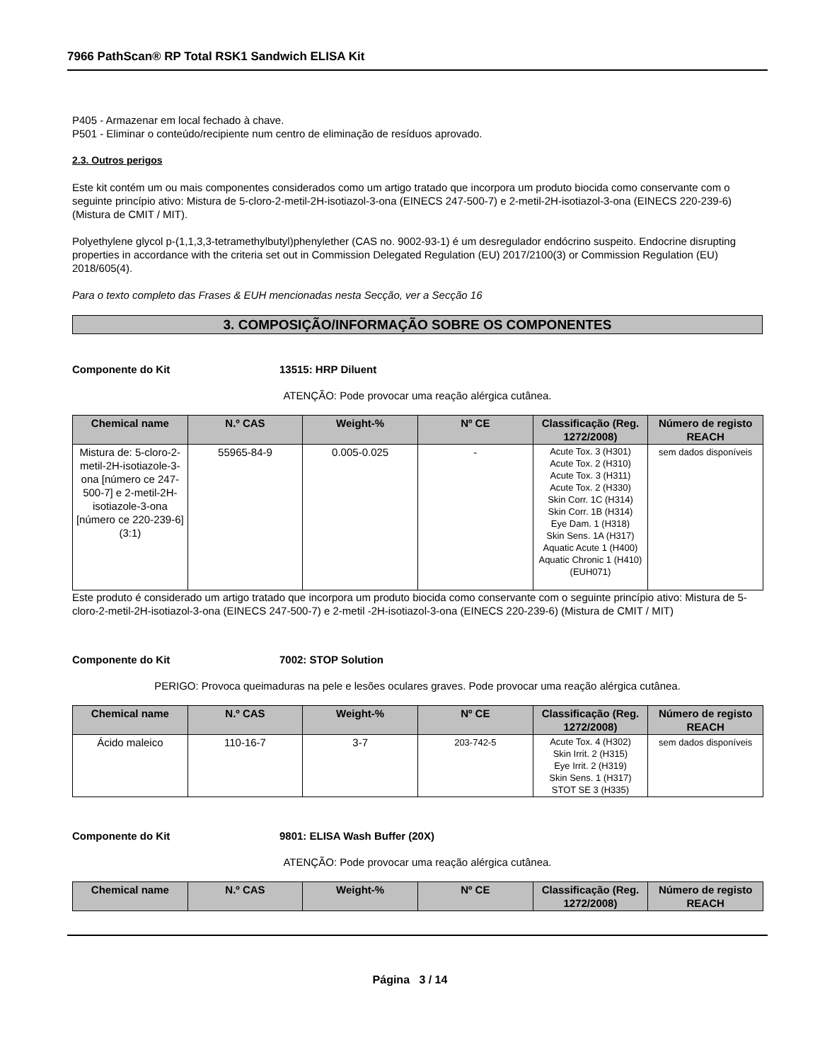7966 PathScan® RP Total RSK1 Sandwich ELISA Kit
P405 - Armazenar em local fechado à chave.
P501 - Eliminar o conteúdo/recipiente num centro de eliminação de resíduos aprovado.
2.3. Outros perigos
Este kit contém um ou mais componentes considerados como um artigo tratado que incorpora um produto biocida como conservante com o seguinte princípio ativo: Mistura de 5-cloro-2-metil-2H-isotiazol-3-ona (EINECS 247-500-7) e 2-metil-2H-isotiazol-3-ona (EINECS 220-239-6) (Mistura de CMIT / MIT).
Polyethylene glycol p-(1,1,3,3-tetramethylbutyl)phenylether (CAS no. 9002-93-1) é um desregulador endócrino suspeito. Endocrine disrupting properties in accordance with the criteria set out in Commission Delegated Regulation (EU) 2017/2100(3) or Commission Regulation (EU) 2018/605(4).
Para o texto completo das Frases & EUH mencionadas nesta Secção, ver a Secção 16
3. COMPOSIÇÃO/INFORMAÇÃO SOBRE OS COMPONENTES
Componente do Kit 13515: HRP Diluent
ATENÇÃO: Pode provocar uma reação alérgica cutânea.
| Chemical name | N.º CAS | Weight-% | Nº CE | Classificação (Reg. 1272/2008) | Número de registo REACH |
| --- | --- | --- | --- | --- | --- |
| Mistura de: 5-cloro-2-metil-2H-isotiazole-3-ona [número ce 247-500-7] e 2-metil-2H-isotiazole-3-ona [número ce 220-239-6] (3:1) | 55965-84-9 | 0.005-0.025 | - | Acute Tox. 3 (H301) Acute Tox. 2 (H310) Acute Tox. 3 (H311) Acute Tox. 2 (H330) Skin Corr. 1C (H314) Skin Corr. 1B (H314) Eye Dam. 1 (H318) Skin Sens. 1A (H317) Aquatic Acute 1 (H400) Aquatic Chronic 1 (H410) (EUH071) | sem dados disponíveis |
Este produto é considerado um artigo tratado que incorpora um produto biocida como conservante com o seguinte princípio ativo: Mistura de 5-cloro-2-metil-2H-isotiazol-3-ona (EINECS 247-500-7) e 2-metil -2H-isotiazol-3-ona (EINECS 220-239-6) (Mistura de CMIT / MIT)
Componente do Kit 7002: STOP Solution
PERIGO: Provoca queimaduras na pele e lesões oculares graves. Pode provocar uma reação alérgica cutânea.
| Chemical name | N.º CAS | Weight-% | Nº CE | Classificação (Reg. 1272/2008) | Número de registo REACH |
| --- | --- | --- | --- | --- | --- |
| Ácido maleico | 110-16-7 | 3-7 | 203-742-5 | Acute Tox. 4 (H302) Skin Irrit. 2 (H315) Eye Irrit. 2 (H319) Skin Sens. 1 (H317) STOT SE 3 (H335) | sem dados disponíveis |
Componente do Kit 9801: ELISA Wash Buffer (20X)
ATENÇÃO: Pode provocar uma reação alérgica cutânea.
| Chemical name | N.º CAS | Weight-% | Nº CE | Classificação (Reg. 1272/2008) | Número de registo REACH |
| --- | --- | --- | --- | --- | --- |
Página 3 / 14